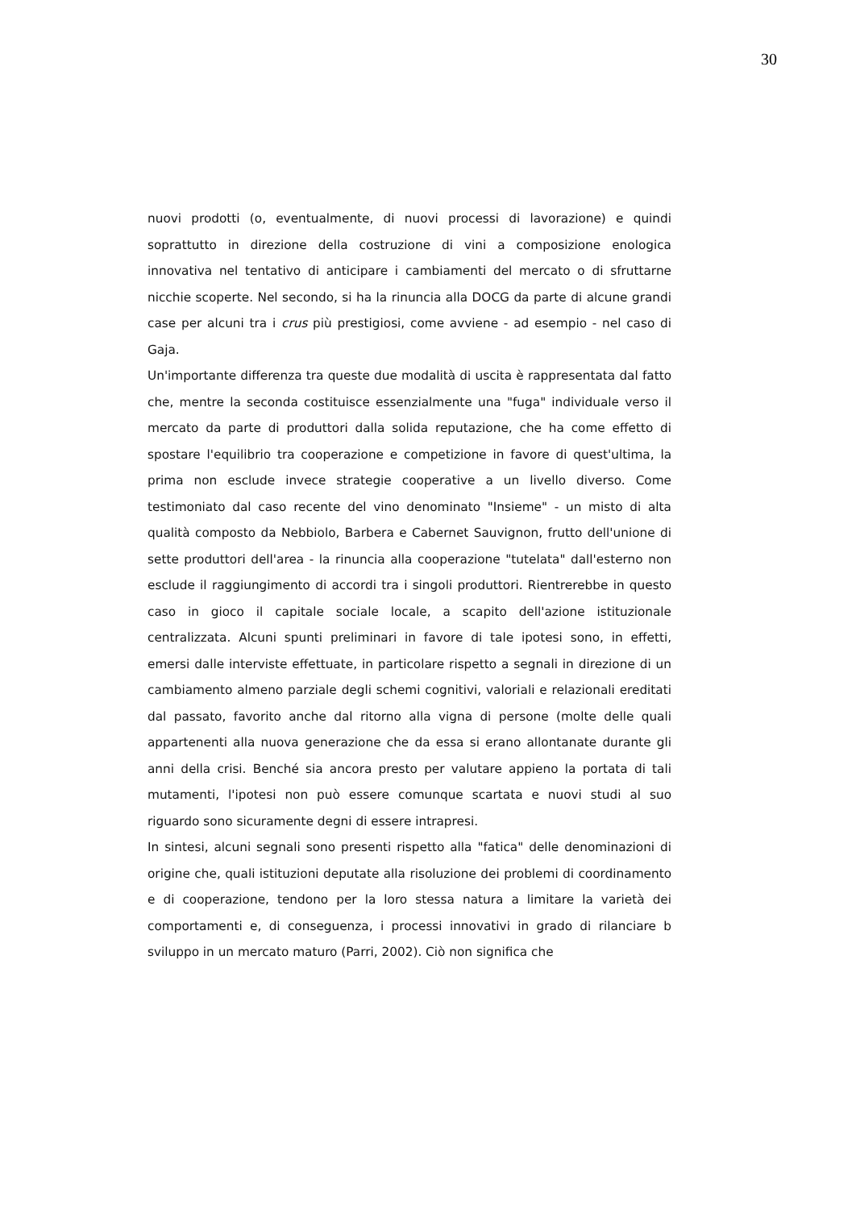30
nuovi prodotti (o, eventualmente, di nuovi processi di lavorazione) e quindi soprattutto in direzione della costruzione di vini a composizione enologica innovativa nel tentativo di anticipare i cambiamenti del mercato o di sfruttarne nicchie scoperte. Nel secondo, si ha la rinuncia alla DOCG da parte di alcune grandi case per alcuni tra i crus più prestigiosi, come avviene - ad esempio - nel caso di Gaja.
Un'importante differenza tra queste due modalità di uscita è rappresentata dal fatto che, mentre la seconda costituisce essenzialmente una "fuga" individuale verso il mercato da parte di produttori dalla solida reputazione, che ha come effetto di spostare l'equilibrio tra cooperazione e competizione in favore di quest'ultima, la prima non esclude invece strategie cooperative a un livello diverso. Come testimoniato dal caso recente del vino denominato "Insieme" - un misto di alta qualità composto da Nebbiolo, Barbera e Cabernet Sauvignon, frutto dell'unione di sette produttori dell'area - la rinuncia alla cooperazione "tutelata" dall'esterno non esclude il raggiungimento di accordi tra i singoli produttori. Rientrerebbe in questo caso in gioco il capitale sociale locale, a scapito dell'azione istituzionale centralizzata. Alcuni spunti preliminari in favore di tale ipotesi sono, in effetti, emersi dalle interviste effettuate, in particolare rispetto a segnali in direzione di un cambiamento almeno parziale degli schemi cognitivi, valoriali e relazionali ereditati dal passato, favorito anche dal ritorno alla vigna di persone (molte delle quali appartenenti alla nuova generazione che da essa si erano allontanate durante gli anni della crisi. Benché sia ancora presto per valutare appieno la portata di tali mutamenti, l'ipotesi non può essere comunque scartata e nuovi studi al suo riguardo sono sicuramente degni di essere intrapresi.
In sintesi, alcuni segnali sono presenti rispetto alla "fatica" delle denominazioni di origine che, quali istituzioni deputate alla risoluzione dei problemi di coordinamento e di cooperazione, tendono per la loro stessa natura a limitare la varietà dei comportamenti e, di conseguenza, i processi innovativi in grado di rilanciare b sviluppo in un mercato maturo (Parri, 2002). Ciò non significa che